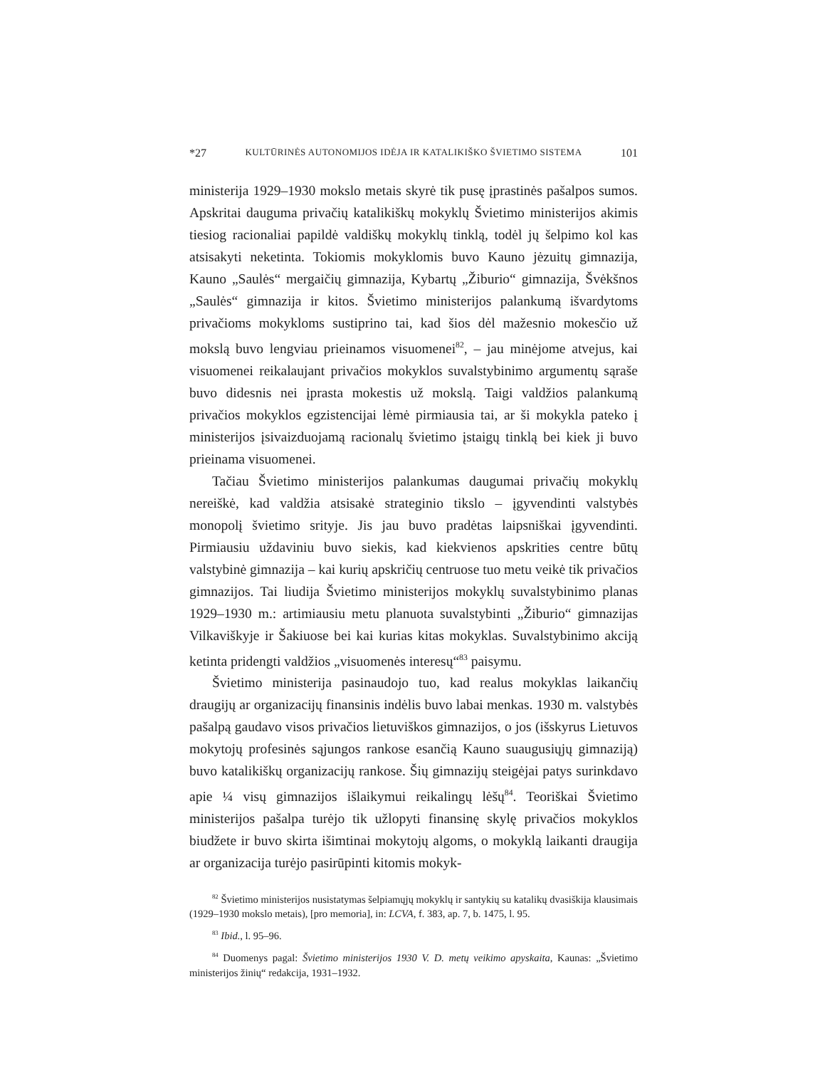*27 KULTŪRINĖS AUTONOMIJOS IDĖJA IR KATALIKIŠKO ŠVIETIMO SISTEMA 101
ministerija 1929–1930 mokslo metais skyrė tik pusę įprastinės pašalpos sumos. Apskritai dauguma privačių katalikiškų mokyklų Švietimo ministerijos akimis tiesiog racionaliai papildė valdiškų mokyklų tinklą, todėl jų šelpimo kol kas atsisakyti neketinta. Tokiomis mokyklomis buvo Kauno jėzuitų gimnazija, Kauno „Saulės“ mergaičių gimnazija, Kybartų „Žiburio“ gimnazija, Švėkšnos „Saulės“ gimnazija ir kitos. Švietimo ministerijos palankumą išvardytoms privačioms mokykloms sustiprino tai, kad šios dėl mažesnio mokesčio už mokslą buvo lengviau prieinamos visuomenei<sup>82</sup>, – jau minėjome atvejus, kai visuomenei reikalaujant privačios mokyklos suvalstybinimo argumentų sąraše buvo didesnis nei įprasta mokestis už mokslą. Taigi valdžios palankumą privačios mokyklos egzistencijai lėmė pirmiausia tai, ar ši mokykla pateko į ministerijos įsivaizduojamą racionalų švietimo įstaigų tinklą bei kiek ji buvo prieinama visuomenei.
Tačiau Švietimo ministerijos palankumas daugumai privačių mokyklų nereiškė, kad valdžia atsisakė strateginio tikslo – įgyvendinti valstybės monopolį švietimo srityje. Jis jau buvo pradėtas laipsniškai įgyvendinti. Pirmiausiu uždaviniu buvo siekis, kad kiekvienos apskrities centre būtų valstybinė gimnazija – kai kurių apskričių centruose tuo metu veikė tik privačios gimnazijos. Tai liudija Švietimo ministerijos mokyklų suvalstybinimo planas 1929–1930 m.: artimiausiu metu planuota suvalstybinti „Žiburio“ gimnazijas Vilkaviškyje ir Šakiuose bei kai kurias kitas mokyklas. Suvalstybinimo akciją ketinta pridengti valdžios „visuomenės interesų“<sup>83</sup> paisymu.
Švietimo ministerija pasinaudojo tuo, kad realus mokyklas laikančių draugijų ar organizacijų finansinis indėlis buvo labai menkas. 1930 m. valstybės pašalpą gaudavo visos privačios lietuviškos gimnazijos, o jos (išskyrus Lietuvos mokytojų profesinės sąjungos rankose esančią Kauno suaugusiųjų gimnaziją) buvo katalikiškų organizacijų rankose. Šių gimnazijų steigėjai patys surinkdavo apie ¼ visų gimnazijos išlaikymui reikalingų lėšų<sup>84</sup>. Teoriškai Švietimo ministerijos pašalpa turėjo tik užlopyti finansinę skylę privačios mokyklos biudžete ir buvo skirta išimtinai mokytojų algoms, o mokyklą laikanti draugija ar organizacija turėjo pasirūpinti kitomis mokyk-
<sup>82</sup> Švietimo ministerijos nusistatymas šelpiamųjų mokyklų ir santykių su katalikų dvasiškija klausimais (1929–1930 mokslo metais), [pro memoria], in: LCVA, f. 383, ap. 7, b. 1475, l. 95.
<sup>83</sup> Ibid., l. 95–96.
<sup>84</sup> Duomenys pagal: Švietimo ministerijos 1930 V. D. metų veikimo apyskaita, Kaunas: „Švietimo ministerijos žinių“ redakcija, 1931–1932.